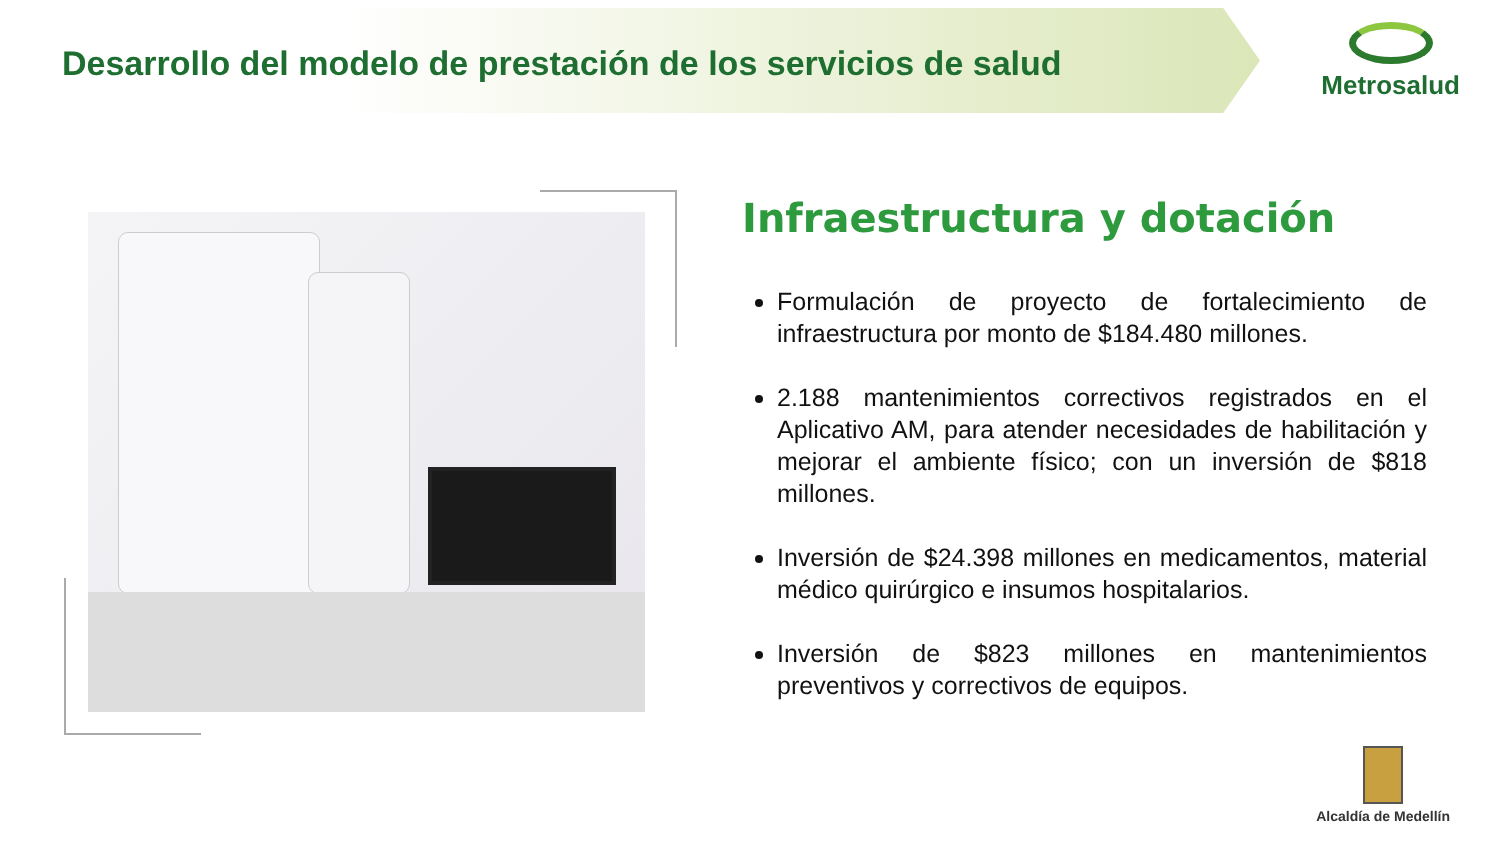Desarrollo del modelo de prestación de los servicios de salud
Metrosalud
Infraestructura y dotación
Formulación de proyecto de fortalecimiento de infraestructura por monto de $184.480 millones.
2.188 mantenimientos correctivos registrados en el Aplicativo AM, para atender necesidades de habilitación y mejorar el ambiente físico; con un inversión de $818 millones.
Inversión de $24.398 millones en medicamentos, material médico quirúrgico e insumos hospitalarios.
Inversión de $823 millones en mantenimientos preventivos y correctivos de equipos.
Alcaldía de Medellín